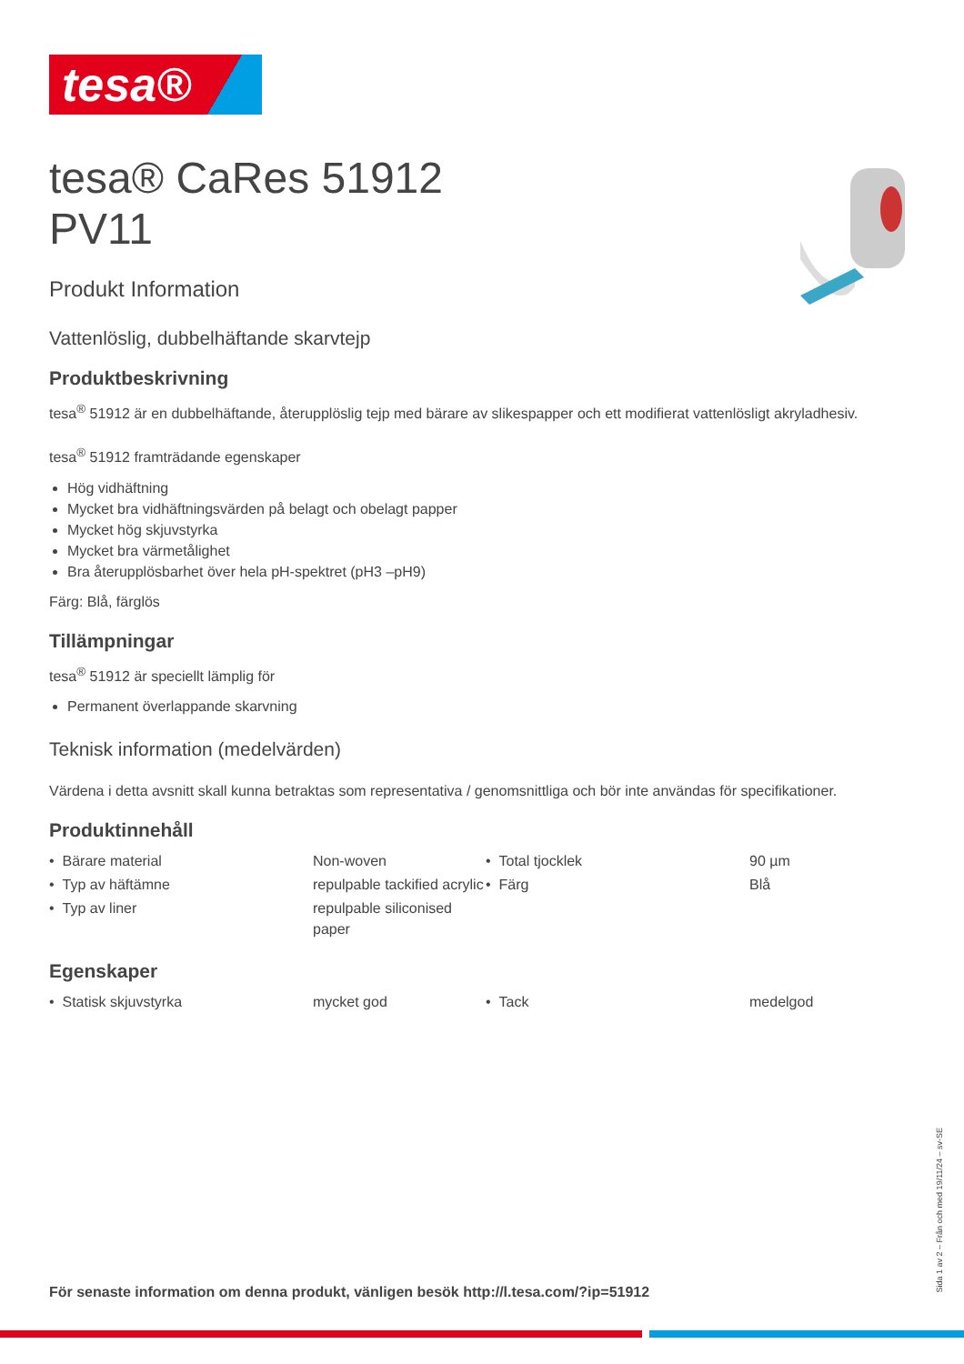tesa®
tesa® CaRes 51912
PV11
Produkt Information
Vattenlöslig, dubbelhäftande skarvtejp
Produktbeskrivning
tesa<sup>®</sup> 51912 är en dubbelhäftande, återupplöslig tejp med bärare av slikespapper och ett modifierat vattenlösligt akryladhesiv.
tesa<sup>®</sup> 51912 framträdande egenskaper
Hög vidhäftning
Mycket bra vidhäftningsvärden på belagt och obelagt papper
Mycket hög skjuvstyrka
Mycket bra värmetålighet
Bra återupplösbarhet över hela pH-spektret (pH3 –pH9)
Färg: Blå, färglös
Tillämpningar
tesa<sup>®</sup> 51912 är speciellt lämplig för
Permanent överlappande skarvning
Teknisk information (medelvärden)
Värdena i detta avsnitt skall kunna betraktas som representativa / genomsnittliga och bör inte användas för specifikationer.
Produktinnehåll
| • Bärare material | Non-woven | • Total tjocklek | 90 µm |
| • Typ av häftämne | repulpable tackified acrylic | • Färg | Blå |
| • Typ av liner | repulpable siliconised paper | | |
Egenskaper
| • Statisk skjuvstyrka | mycket god | • Tack | medelgod |
Sida 1 av 2 – Från och med 19/11/24 – sv-SE
För senaste information om denna produkt, vänligen besök http://l.tesa.com/?ip=51912